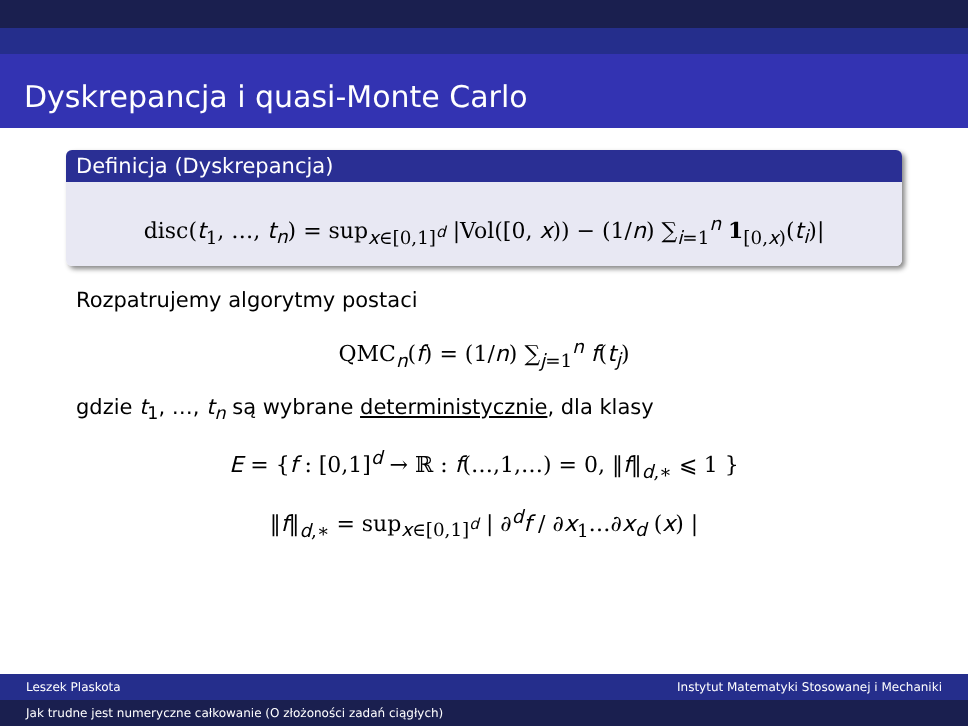Dyskrepancja i quasi-Monte Carlo
Definicja (Dyskrepancja)
disc(t<sub>1</sub>, …, t<sub>n</sub>) = sup<sub>x∈[0,1]<sup>d</sup></sub> |Vol([0, x)) − (1/n) ∑<sub>i=1</sub><sup>n</sup> 1<sub>[0,x)</sub>(t<sub>i</sub>)|
Rozpatrujemy algorytmy postaci
QMC<sub>n</sub>(f) = (1/n) ∑<sub>j=1</sub><sup>n</sup> f(t<sub>j</sub>)
gdzie t<sub>1</sub>, …, t<sub>n</sub> są wybrane deterministycznie, dla klasy
E = {f : [0,1]<sup>d</sup> → ℝ : f(…,1,…) = 0, ‖f‖<sub>d,∗</sub> ⩽ 1 }
‖f‖<sub>d,∗</sub> = sup<sub>x∈[0,1]<sup>d</sup></sub> | ∂<sup>d</sup>f / ∂x<sub>1</sub>…∂x<sub>d</sub> (x) |
Leszek Plaskota Instytut Matematyki Stosowanej i Mechaniki
Jak trudne jest numeryczne całkowanie (O złożoności zadań ciągłych)